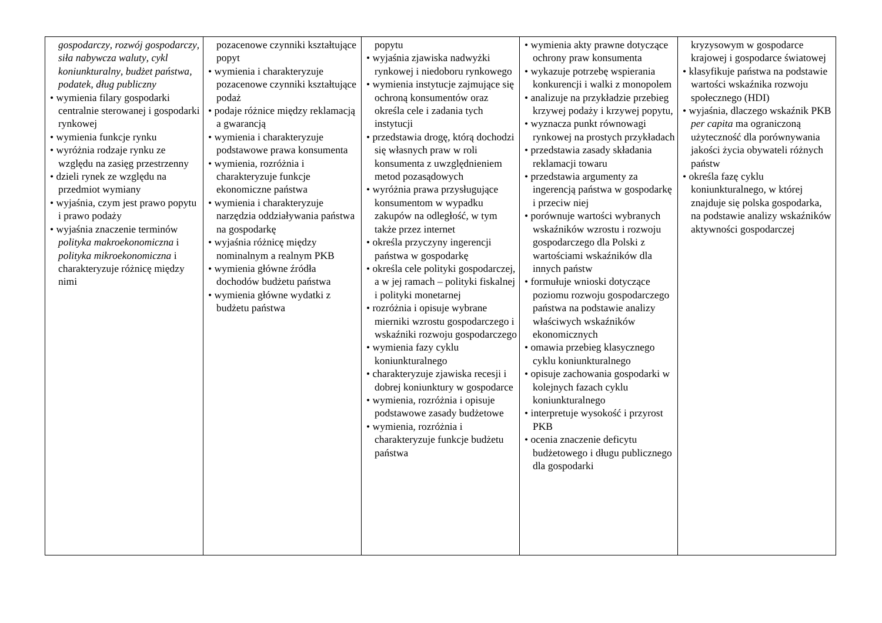| gospodarczy , rozwój gospodarczy , siła nabywcza waluty , cykl koniunkturalny , budżet państwa , podatek , dług publiczny • wymienia filary gospodarki centralnie sterowanej i gospodarki rynkowej • wymienia funkcje rynku • wyróżnia rodzaje rynku ze względu na zasięg przestrzenny • dzieli rynek ze względu na przedmiot wymiany • wyjaśnia, czym jest prawo popytu i prawo podaży • wyjaśnia znaczenie terminów polityka makroekonomiczna i polityka mikroekonomiczna i charakteryzuje różnicę między nimi | pozacenowe czynniki kształtujące popyt • wymienia i charakteryzuje pozacenowe czynniki kształtujące podaż • podaje różnice między reklamacją a gwarancją • wymienia i charakteryzuje podstawowe prawa konsumenta • wymienia, rozróżnia i charakteryzuje funkcje ekonomiczne państwa • wymienia i charakteryzuje narzędzia oddziaływania państwa na gospodarkę • wyjaśnia różnicę między nominalnym a realnym PKB • wymienia główne źródła dochodów budżetu państwa • wymienia główne wydatki z budżetu państwa | popytu • wyjaśnia zjawiska nadwyżki rynkowej i niedoboru rynkowego • wymienia instytucje zajmujące się ochroną konsumentów oraz określa cele i zadania tych instytucji • przedstawia drogę, którą dochodzi się własnych praw w roli konsumenta z uwzględnieniem metod pozasądowych • wyróżnia prawa przysługujące konsumentom w wypadku zakupów na odległość, w tym także przez internet • określa przyczyny ingerencji państwa w gospodarkę • określa cele polityki gospodarczej, a w jej ramach – polityki fiskalnej i polityki monetarnej • rozróżnia i opisuje wybrane mierniki wzrostu gospodarczego i wskaźniki rozwoju gospodarczego • wymienia fazy cyklu koniunkturalnego • charakteryzuje zjawiska recesji i dobrej koniunktury w gospodarce • wymienia, rozróżnia i opisuje podstawowe zasady budżetowe • wymienia, rozróżnia i charakteryzuje funkcje budżetu państwa | • wymienia akty prawne dotyczące ochrony praw konsumenta • wykazuje potrzebę wspierania konkurencji i walki z monopolem • analizuje na przykładzie przebieg krzywej podaży i krzywej popytu, • wyznacza punkt równowagi rynkowej na prostych przykładach • przedstawia zasady składania reklamacji towaru • przedstawia argumenty za ingerencją państwa w gospodarkę i przeciw niej • porównuje wartości wybranych wskaźników wzrostu i rozwoju gospodarczego dla Polski z wartościami wskaźników dla innych państw • formułuje wnioski dotyczące poziomu rozwoju gospodarczego państwa na podstawie analizy właściwych wskaźników ekonomicznych • omawia przebieg klasycznego cyklu koniunkturalnego • opisuje zachowania gospodarki w kolejnych fazach cyklu koniunkturalnego • interpretuje wysokość i przyrost PKB • ocenia znaczenie deficytu budżetowego i długu publicznego dla gospodarki | kryzysowym w gospodarce krajowej i gospodarce światowej • klasyfikuje państwa na podstawie wartości wskaźnika rozwoju społecznego (HDI) • wyjaśnia, dlaczego wskaźnik PKB per capita ma ograniczoną użyteczność dla porównywania jakości życia obywateli różnych państw • określa fazę cyklu koniunkturalnego, w której znajduje się polska gospodarka, na podstawie analizy wskaźników aktywności gospodarczej |